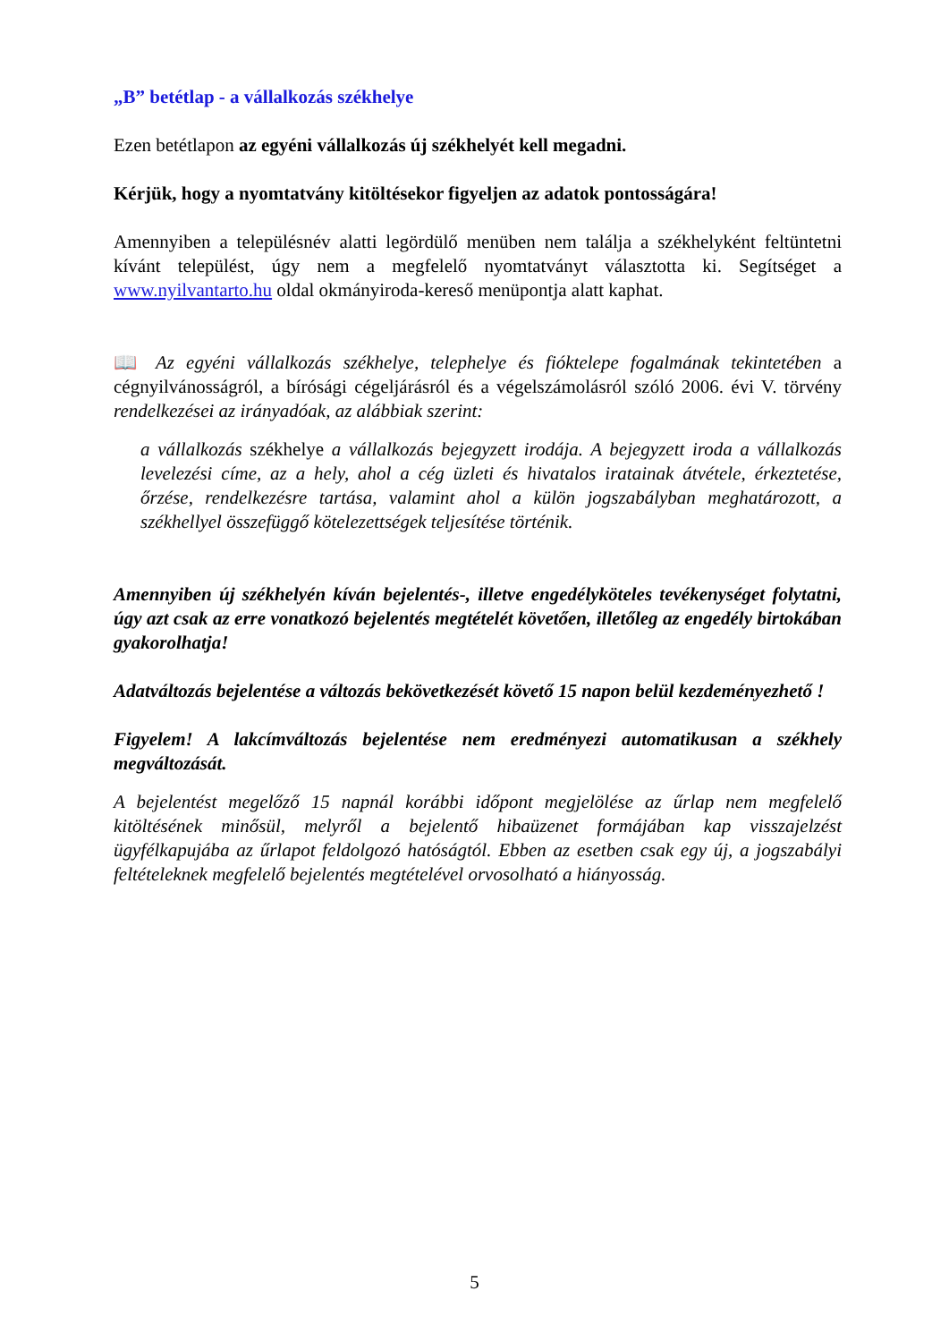„B” betétlap - a vállalkozás székhelye
Ezen betétlapon az egyéni vállalkozás új székhelyét kell megadni.
Kérjük, hogy a nyomtatvány kitöltésekor figyeljen az adatok pontosságára!
Amennyiben a településnév alatti legördülő menüben nem találja a székhelyként feltüntetni kívánt települést, úgy nem a megfelelő nyomtatványt választotta ki. Segítséget a www.nyilvantarto.hu oldal okmányiroda-kereső menüpontja alatt kaphat.
📖 Az egyéni vállalkozás székhelye, telephelye és fióktelepe fogalmának tekintetében a cégnyilvánosságról, a bírósági cégeljárásról és a végelszámolásról szóló 2006. évi V. törvény rendelkezései az irányadóak, az alábbiak szerint:
a vállalkozás székhelye a vállalkozás bejegyzett irodája. A bejegyzett iroda a vállalkozás levelezési címe, az a hely, ahol a cég üzleti és hivatalos iratainak átvétele, érkeztetése, őrzése, rendelkezésre tartása, valamint ahol a külön jogszabályban meghatározott, a székhellyel összefüggő kötelezettségek teljesítése történik.
Amennyiben új székhelyén kíván bejelentés-, illetve engedélyköteles tevékenységet folytatni, úgy azt csak az erre vonatkozó bejelentés megtételét követően, illetőleg az engedély birtokában gyakorolhatja!
Adatváltozás bejelentése a változás bekövetkezését követő 15 napon belül kezdeményezhető !
Figyelem! A lakcímváltozás bejelentése nem eredményezi automatikusan a székhely megváltozását.
A bejelentést megelőző 15 napnál korábbi időpont megjelölése az űrlap nem megfelelő kitöltésének minősül, melyről a bejelentő hibaüzenet formájában kap visszajelzést ügyfélkapujába az űrlapot feldolgozó hatóságtól. Ebben az esetben csak egy új, a jogszabályi feltételeknek megfelelő bejelentés megtételével orvosolható a hiányosság.
5